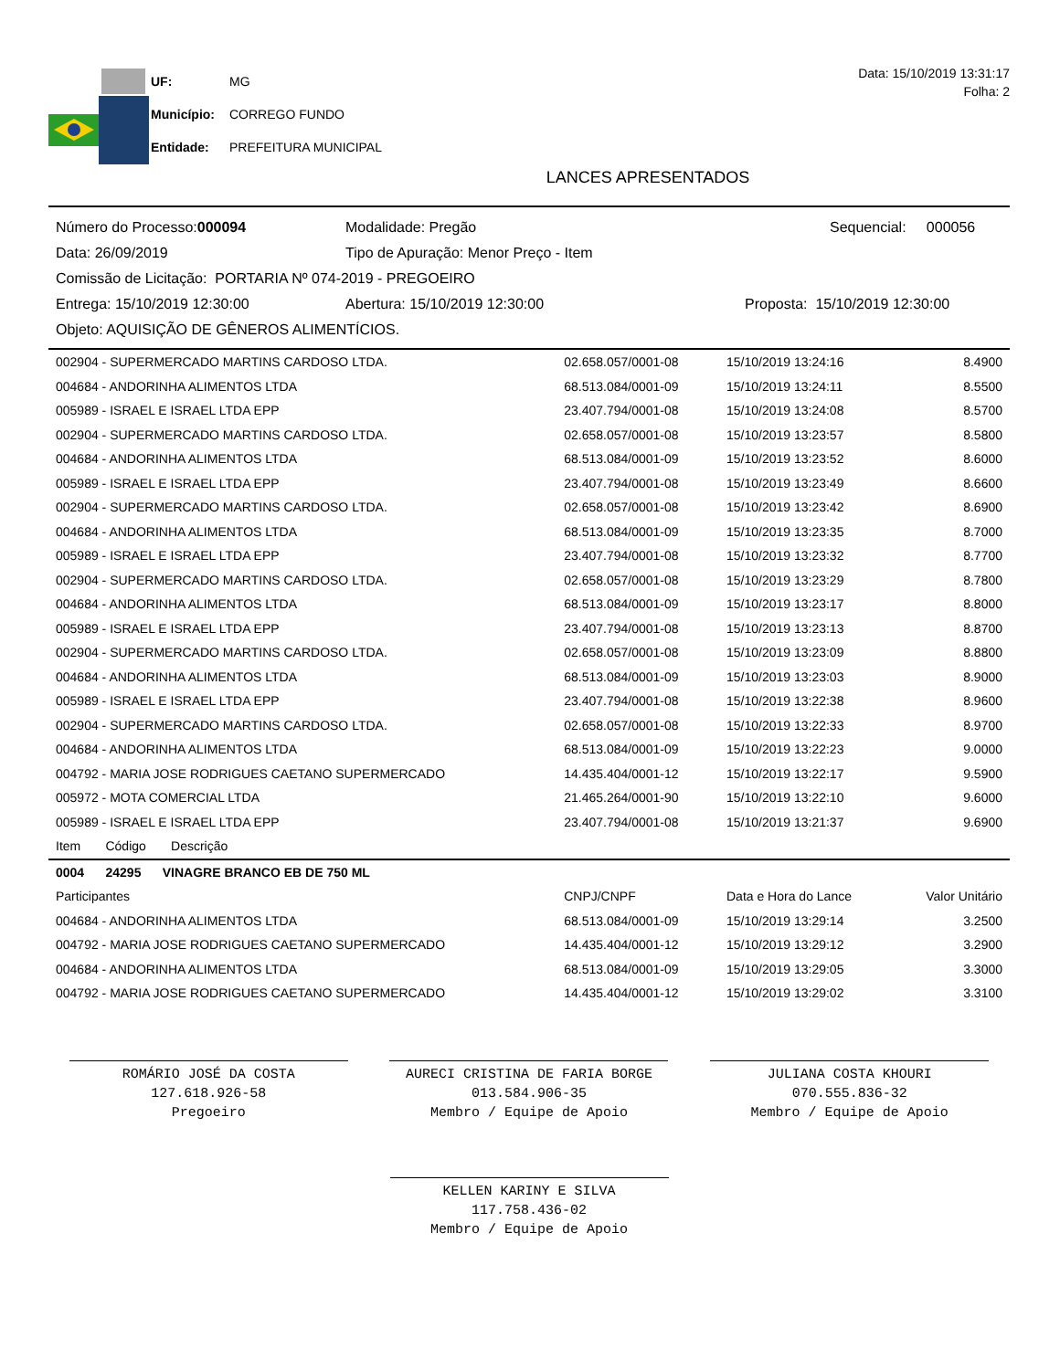| UF: | MG |
| Município: | CORREGO FUNDO |
| Entidade: | PREFEITURA MUNICIPAL |
Data: 15/10/2019 13:31:17
Folha: 2
LANCES APRESENTADOS
Número do Processo:000094 Modalidade: Pregão Sequencial: 000056
Data: 26/09/2019 Tipo de Apuração: Menor Preço - Item
Comissão de Licitação: PORTARIA Nº 074-2019 - PREGOEIRO
Entrega: 15/10/2019 12:30:00 Abertura: 15/10/2019 12:30:00 Proposta: 15/10/2019 12:30:00
Objeto: AQUISIÇÃO DE GÊNEROS ALIMENTÍCIOS.
| 002904 - SUPERMERCADO MARTINS CARDOSO LTDA. | 02.658.057/0001-08 | 15/10/2019 13:24:16 | 8.4900 |
| 004684 - ANDORINHA ALIMENTOS LTDA | 68.513.084/0001-09 | 15/10/2019 13:24:11 | 8.5500 |
| 005989 - ISRAEL E ISRAEL LTDA EPP | 23.407.794/0001-08 | 15/10/2019 13:24:08 | 8.5700 |
| 002904 - SUPERMERCADO MARTINS CARDOSO LTDA. | 02.658.057/0001-08 | 15/10/2019 13:23:57 | 8.5800 |
| 004684 - ANDORINHA ALIMENTOS LTDA | 68.513.084/0001-09 | 15/10/2019 13:23:52 | 8.6000 |
| 005989 - ISRAEL E ISRAEL LTDA EPP | 23.407.794/0001-08 | 15/10/2019 13:23:49 | 8.6600 |
| 002904 - SUPERMERCADO MARTINS CARDOSO LTDA. | 02.658.057/0001-08 | 15/10/2019 13:23:42 | 8.6900 |
| 004684 - ANDORINHA ALIMENTOS LTDA | 68.513.084/0001-09 | 15/10/2019 13:23:35 | 8.7000 |
| 005989 - ISRAEL E ISRAEL LTDA EPP | 23.407.794/0001-08 | 15/10/2019 13:23:32 | 8.7700 |
| 002904 - SUPERMERCADO MARTINS CARDOSO LTDA. | 02.658.057/0001-08 | 15/10/2019 13:23:29 | 8.7800 |
| 004684 - ANDORINHA ALIMENTOS LTDA | 68.513.084/0001-09 | 15/10/2019 13:23:17 | 8.8000 |
| 005989 - ISRAEL E ISRAEL LTDA EPP | 23.407.794/0001-08 | 15/10/2019 13:23:13 | 8.8700 |
| 002904 - SUPERMERCADO MARTINS CARDOSO LTDA. | 02.658.057/0001-08 | 15/10/2019 13:23:09 | 8.8800 |
| 004684 - ANDORINHA ALIMENTOS LTDA | 68.513.084/0001-09 | 15/10/2019 13:23:03 | 8.9000 |
| 005989 - ISRAEL E ISRAEL LTDA EPP | 23.407.794/0001-08 | 15/10/2019 13:22:38 | 8.9600 |
| 002904 - SUPERMERCADO MARTINS CARDOSO LTDA. | 02.658.057/0001-08 | 15/10/2019 13:22:33 | 8.9700 |
| 004684 - ANDORINHA ALIMENTOS LTDA | 68.513.084/0001-09 | 15/10/2019 13:22:23 | 9.0000 |
| 004792 - MARIA JOSE RODRIGUES CAETANO SUPERMERCADO | 14.435.404/0001-12 | 15/10/2019 13:22:17 | 9.5900 |
| 005972 - MOTA COMERCIAL LTDA | 21.465.264/0001-90 | 15/10/2019 13:22:10 | 9.6000 |
| 005989 - ISRAEL E ISRAEL LTDA EPP | 23.407.794/0001-08 | 15/10/2019 13:21:37 | 9.6900 |
| Item Código Descrição | | | |
| 0004 24295 VINAGRE BRANCO EB DE 750 ML | | | |
| Participantes | CNPJ/CNPF | Data e Hora do Lance | Valor Unitário |
| 004684 - ANDORINHA ALIMENTOS LTDA | 68.513.084/0001-09 | 15/10/2019 13:29:14 | 3.2500 |
| 004792 - MARIA JOSE RODRIGUES CAETANO SUPERMERCADO | 14.435.404/0001-12 | 15/10/2019 13:29:12 | 3.2900 |
| 004684 - ANDORINHA ALIMENTOS LTDA | 68.513.084/0001-09 | 15/10/2019 13:29:05 | 3.3000 |
| 004792 - MARIA JOSE RODRIGUES CAETANO SUPERMERCADO | 14.435.404/0001-12 | 15/10/2019 13:29:02 | 3.3100 |
ROMÁRIO JOSÉ DA COSTA
127.618.926-58
Pregoeiro
AURECI CRISTINA DE FARIA BORGE
013.584.906-35
Membro / Equipe de Apoio
JULIANA COSTA KHOURI
070.555.836-32
Membro / Equipe de Apoio
KELLEN KARINY E SILVA
117.758.436-02
Membro / Equipe de Apoio